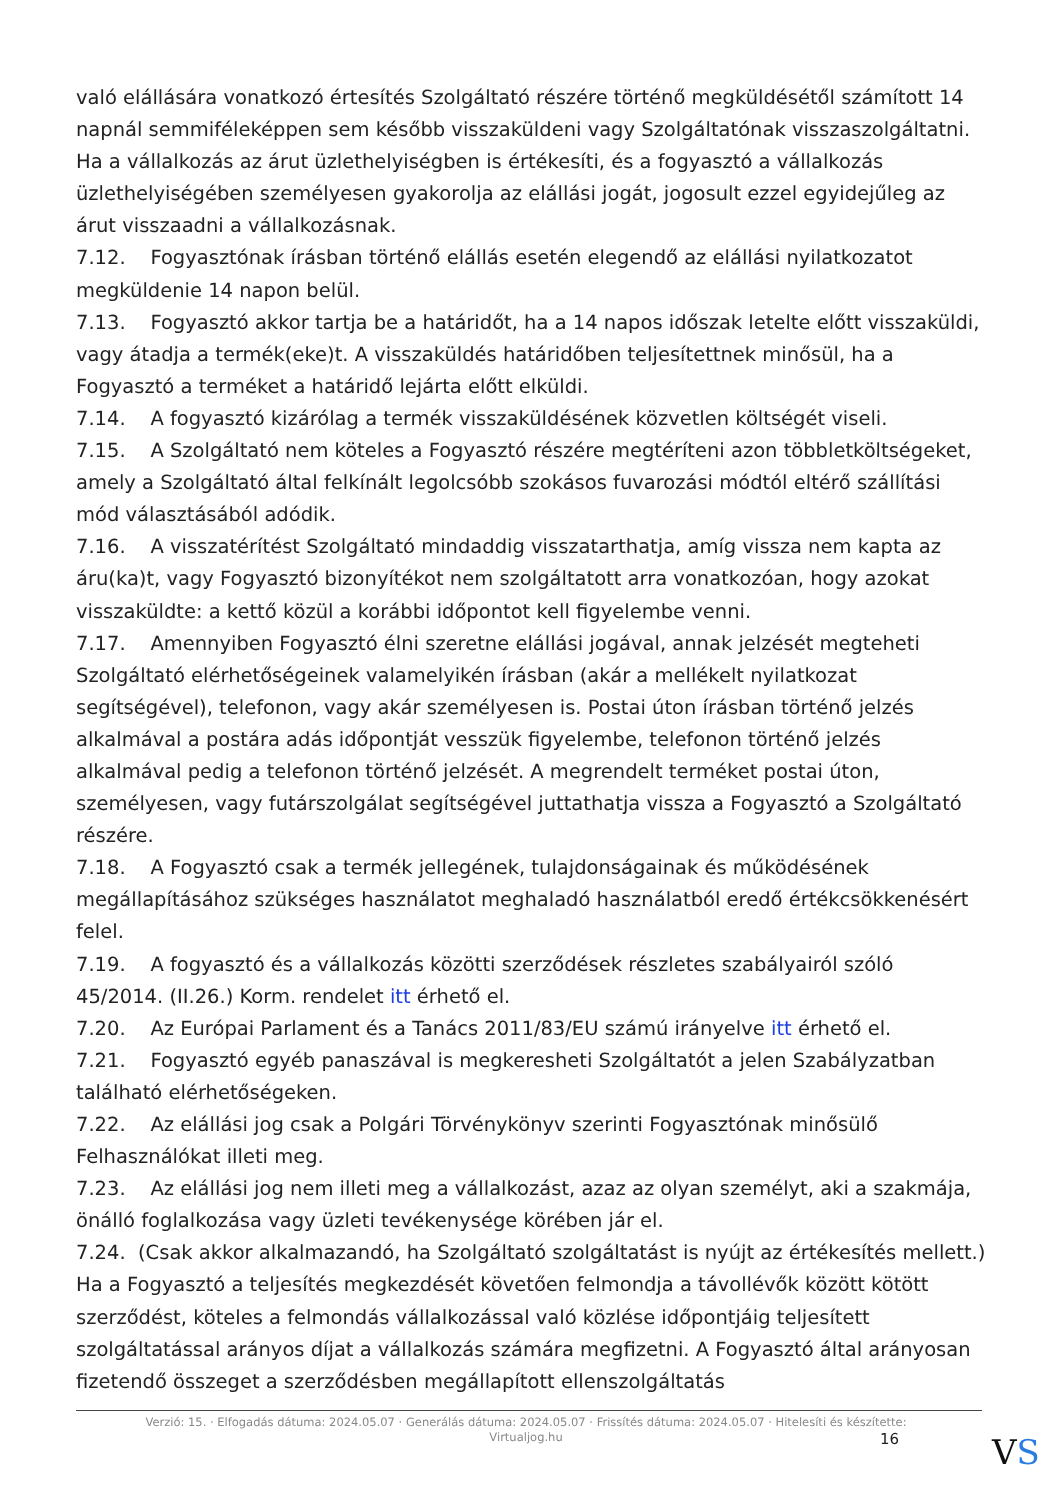való elállására vonatkozó értesítés Szolgáltató részére történő megküldésétől számított 14 napnál semmiféleképpen sem később visszaküldeni vagy Szolgáltatónak visszaszolgáltatni. Ha a vállalkozás az árut üzlethelyiségben is értékesíti, és a fogyasztó a vállalkozás üzlethelyiségében személyesen gyakorolja az elállási jogát, jogosult ezzel egyidejűleg az árut visszaadni a vállalkozásnak.
7.12. Fogyasztónak írásban történő elállás esetén elegendő az elállási nyilatkozatot megküldenie 14 napon belül.
7.13. Fogyasztó akkor tartja be a határidőt, ha a 14 napos időszak letelte előtt visszaküldi, vagy átadja a termék(eke)t. A visszaküldés határidőben teljesítettnek minősül, ha a Fogyasztó a terméket a határidő lejárta előtt elküldi.
7.14. A fogyasztó kizárólag a termék visszaküldésének közvetlen költségét viseli.
7.15. A Szolgáltató nem köteles a Fogyasztó részére megtéríteni azon többletköltségeket, amely a Szolgáltató által felkínált legolcsóbb szokásos fuvarozási módtól eltérő szállítási mód választásából adódik.
7.16. A visszatérítést Szolgáltató mindaddig visszatarthatja, amíg vissza nem kapta az áru(ka)t, vagy Fogyasztó bizonyítékot nem szolgáltatott arra vonatkozóan, hogy azokat visszaküldte: a kettő közül a korábbi időpontot kell figyelembe venni.
7.17. Amennyiben Fogyasztó élni szeretne elállási jogával, annak jelzését megteheti Szolgáltató elérhetőségeinek valamelyikén írásban (akár a mellékelt nyilatkozat segítségével), telefonon, vagy akár személyesen is. Postai úton írásban történő jelzés alkalmával a postára adás időpontját vesszük figyelembe, telefonon történő jelzés alkalmával pedig a telefonon történő jelzését. A megrendelt terméket postai úton, személyesen, vagy futárszolgálat segítségével juttathatja vissza a Fogyasztó a Szolgáltató részére.
7.18. A Fogyasztó csak a termék jellegének, tulajdonságainak és működésének megállapításához szükséges használatot meghaladó használatból eredő értékcsökkenésért felel.
7.19. A fogyasztó és a vállalkozás közötti szerződések részletes szabályairól szóló 45/2014. (II.26.) Korm. rendelet itt érhető el.
7.20. Az Európai Parlament és a Tanács 2011/83/EU számú irányelve itt érhető el.
7.21. Fogyasztó egyéb panaszával is megkeresheti Szolgáltatót a jelen Szabályzatban található elérhetőségeken.
7.22. Az elállási jog csak a Polgári Törvénykönyv szerinti Fogyasztónak minősülő Felhasználókat illeti meg.
7.23. Az elállási jog nem illeti meg a vállalkozást, azaz az olyan személyt, aki a szakmája, önálló foglalkozása vagy üzleti tevékenysége körében jár el.
7.24. (Csak akkor alkalmazandó, ha Szolgáltató szolgáltatást is nyújt az értékesítés mellett.) Ha a Fogyasztó a teljesítés megkezdését követően felmondja a távollévők között kötött szerződést, köteles a felmondás vállalkozással való közlése időpontjáig teljesített szolgáltatással arányos díjat a vállalkozás számára megfizetni. A Fogyasztó által arányosan fizetendő összeget a szerződésben megállapított ellenszolgáltatás
Verzió: 15. · Elfogadás dátuma: 2024.05.07 · Generálás dátuma: 2024.05.07 · Frissítés dátuma: 2024.05.07 · Hitelesíti és készítette: Virtualjog.hu
16 VS